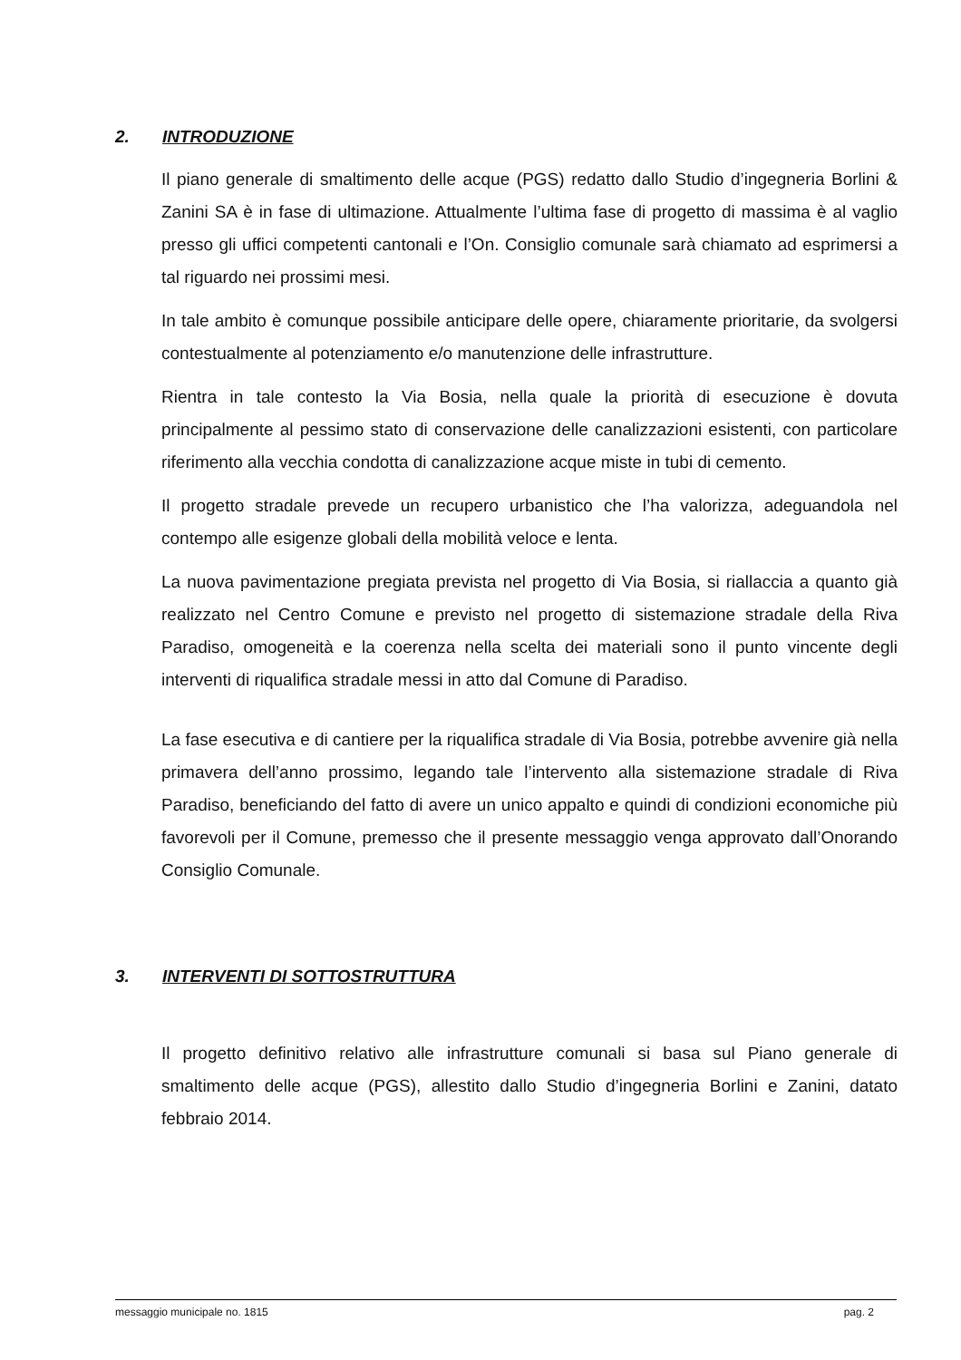2. INTRODUZIONE
Il piano generale di smaltimento delle acque (PGS) redatto dallo Studio d’ingegneria Borlini & Zanini SA è in fase di ultimazione. Attualmente l’ultima fase di progetto di massima è al vaglio presso gli uffici competenti cantonali e l’On. Consiglio comunale sarà chiamato ad esprimersi a tal riguardo nei prossimi mesi.
In tale ambito è comunque possibile anticipare delle opere, chiaramente prioritarie, da svolgersi contestualmente al potenziamento e/o manutenzione delle infrastrutture.
Rientra in tale contesto la Via Bosia, nella quale la priorità di esecuzione è dovuta principalmente al pessimo stato di conservazione delle canalizzazioni esistenti, con particolare riferimento alla vecchia condotta di canalizzazione acque miste in tubi di cemento.
Il progetto stradale prevede un recupero urbanistico che l’ha valorizza, adeguandola nel contempo alle esigenze globali della mobilità veloce e lenta.
La nuova pavimentazione pregiata prevista nel progetto di Via Bosia, si riallaccia a quanto già realizzato nel Centro Comune e previsto nel progetto di sistemazione stradale della Riva Paradiso, omogeneità e la coerenza nella scelta dei materiali sono il punto vincente degli interventi di riqualifica stradale messi in atto dal Comune di Paradiso.
La fase esecutiva e di cantiere per la riqualifica stradale di Via Bosia, potrebbe avvenire già nella primavera dell’anno prossimo, legando tale l’intervento alla sistemazione stradale di Riva Paradiso, beneficiando del fatto di avere un unico appalto e quindi di condizioni economiche più favorevoli per il Comune, premesso che il presente messaggio venga approvato dall’Onorando Consiglio Comunale.
3. INTERVENTI DI SOTTOSTRUTTURA
Il progetto definitivo relativo alle infrastrutture comunali si basa sul Piano generale di smaltimento delle acque (PGS), allestito dallo Studio d’ingegneria Borlini e Zanini, datato febbraio 2014.
messaggio municipale no. 1815 pag. 2